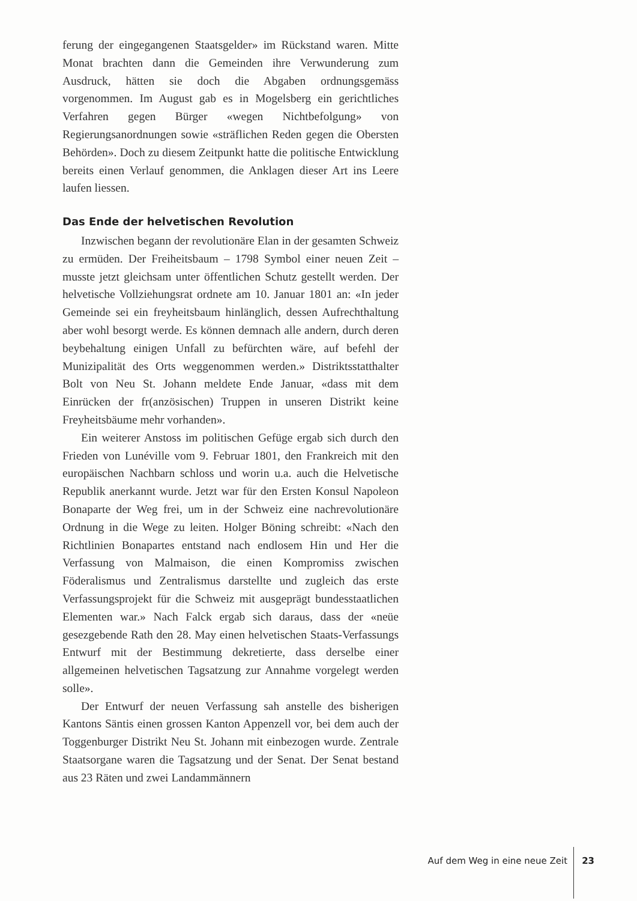ferung der eingegangenen Staatsgelder» im Rückstand waren. Mitte Monat brachten dann die Gemeinden ihre Verwunderung zum Ausdruck, hätten sie doch die Abgaben ordnungsgemäss vorgenommen. Im August gab es in Mogelsberg ein gerichtliches Verfahren gegen Bürger «wegen Nichtbefolgung» von Regierungsanordnungen sowie «sträflichen Reden gegen die Obersten Behörden». Doch zu diesem Zeitpunkt hatte die politische Entwicklung bereits einen Verlauf genommen, die Anklagen dieser Art ins Leere laufen liessen.
Das Ende der helvetischen Revolution
Inzwischen begann der revolutionäre Elan in der gesamten Schweiz zu ermüden. Der Freiheitsbaum – 1798 Symbol einer neuen Zeit – musste jetzt gleichsam unter öffentlichen Schutz gestellt werden. Der helvetische Vollziehungsrat ordnete am 10. Januar 1801 an: «In jeder Gemeinde sei ein freyheitsbaum hinlänglich, dessen Aufrechthaltung aber wohl besorgt werde. Es können demnach alle andern, durch deren beybehaltung einigen Unfall zu befürchten wäre, auf befehl der Munizipalität des Orts weggenommen werden.» Distriktsstatthalter Bolt von Neu St. Johann meldete Ende Januar, «dass mit dem Einrücken der fr(anzösischen) Truppen in unseren Distrikt keine Freyheitsbäume mehr vorhanden».
Ein weiterer Anstoss im politischen Gefüge ergab sich durch den Frieden von Lunéville vom 9. Februar 1801, den Frankreich mit den europäischen Nachbarn schloss und worin u.a. auch die Helvetische Republik anerkannt wurde. Jetzt war für den Ersten Konsul Napoleon Bonaparte der Weg frei, um in der Schweiz eine nachrevolutionäre Ordnung in die Wege zu leiten. Holger Böning schreibt: «Nach den Richtlinien Bonapartes entstand nach endlosem Hin und Her die Verfassung von Malmaison, die einen Kompromiss zwischen Föderalismus und Zentralismus darstellte und zugleich das erste Verfassungsprojekt für die Schweiz mit ausgeprägt bundesstaatlichen Elementen war.» Nach Falck ergab sich daraus, dass der «neüe gesezgebende Rath den 28. May einen helvetischen Staats-Verfassungs Entwurf mit der Bestimmung dekretierte, dass derselbe einer allgemeinen helvetischen Tagsatzung zur Annahme vorgelegt werden solle».
Der Entwurf der neuen Verfassung sah anstelle des bisherigen Kantons Säntis einen grossen Kanton Appenzell vor, bei dem auch der Toggenburger Distrikt Neu St. Johann mit einbezogen wurde. Zentrale Staatsorgane waren die Tagsatzung und der Senat. Der Senat bestand aus 23 Räten und zwei Landammännern
Auf dem Weg in eine neue Zeit 23